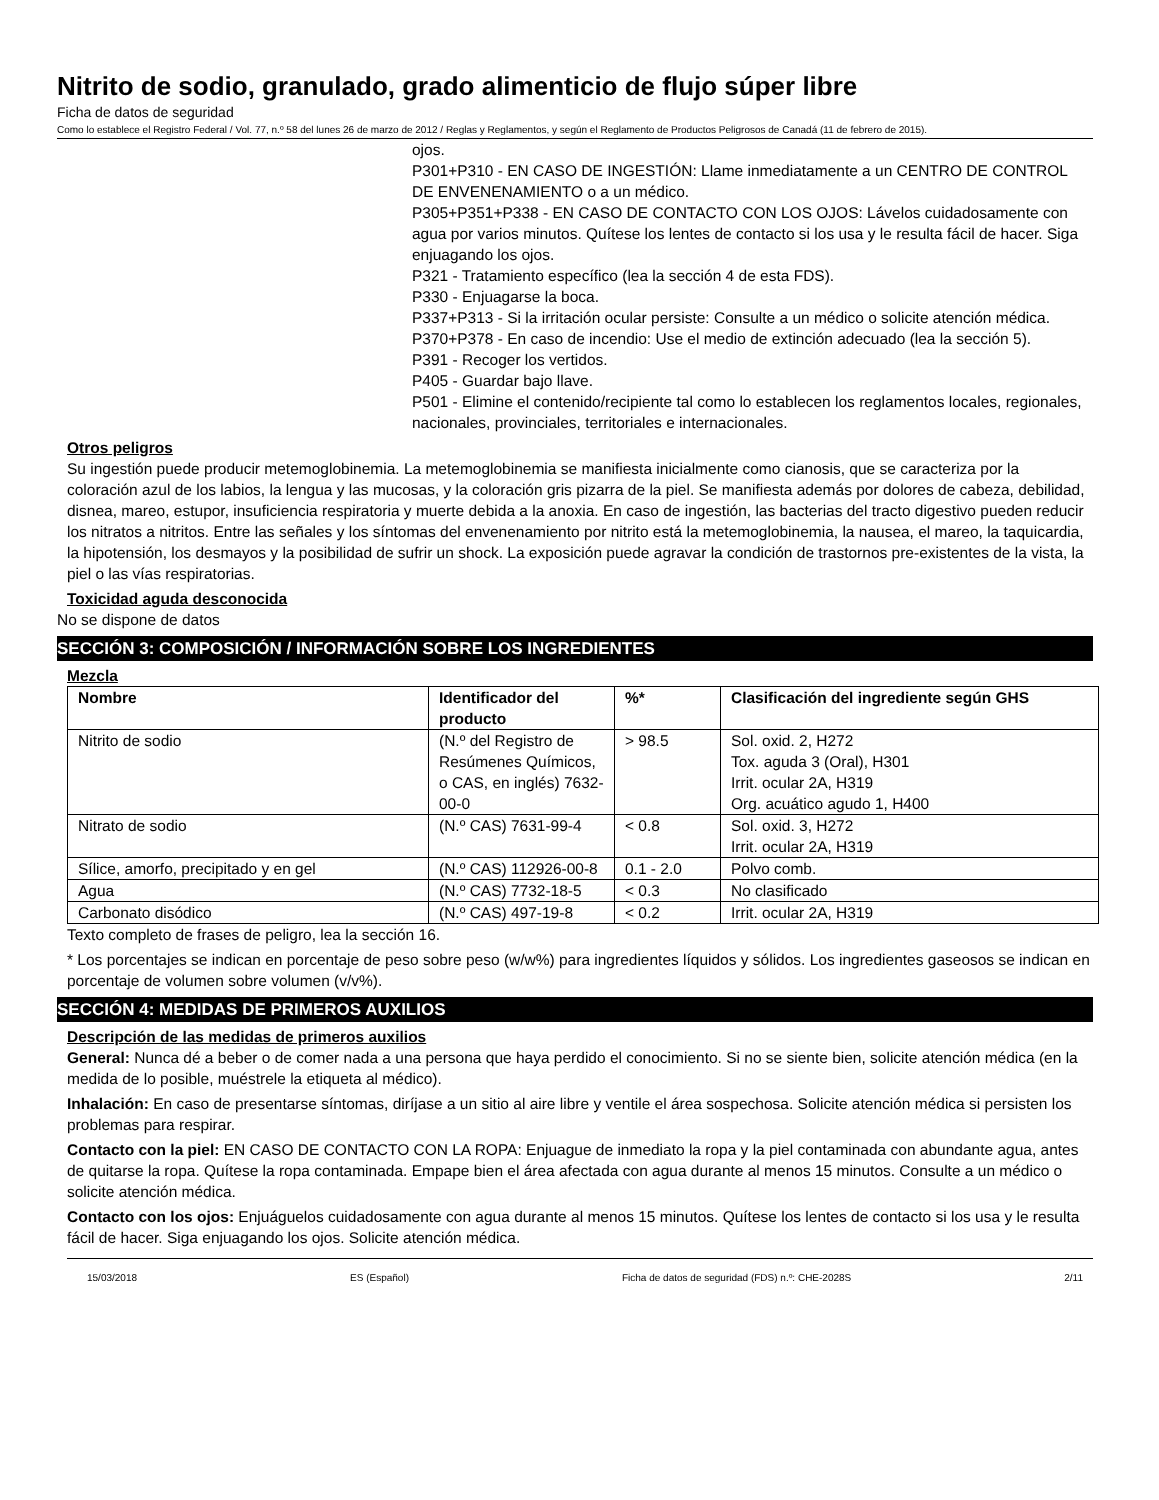Nitrito de sodio, granulado, grado alimenticio de flujo súper libre
Ficha de datos de seguridad
Como lo establece el Registro Federal / Vol. 77, n.º 58 del lunes 26 de marzo de 2012 / Reglas y Reglamentos, y según el Reglamento de Productos Peligrosos de Canadá (11 de febrero de 2015).
ojos.
P301+P310 - EN CASO DE INGESTIÓN: Llame inmediatamente a un CENTRO DE CONTROL DE ENVENENAMIENTO o a un médico.
P305+P351+P338 - EN CASO DE CONTACTO CON LOS OJOS: Lávelos cuidadosamente con agua por varios minutos. Quítese los lentes de contacto si los usa y le resulta fácil de hacer. Siga enjuagando los ojos.
P321 - Tratamiento específico (lea la sección 4 de esta FDS).
P330 - Enjuagarse la boca.
P337+P313 - Si la irritación ocular persiste: Consulte a un médico o solicite atención médica.
P370+P378 - En caso de incendio: Use el medio de extinción adecuado (lea la sección 5).
P391 - Recoger los vertidos.
P405 - Guardar bajo llave.
P501 - Elimine el contenido/recipiente tal como lo establecen los reglamentos locales, regionales, nacionales, provinciales, territoriales e internacionales.
Otros peligros
Su ingestión puede producir metemoglobinemia. La metemoglobinemia se manifiesta inicialmente como cianosis, que se caracteriza por la coloración azul de los labios, la lengua y las mucosas, y la coloración gris pizarra de la piel. Se manifiesta además por dolores de cabeza, debilidad, disnea, mareo, estupor, insuficiencia respiratoria y muerte debida a la anoxia. En caso de ingestión, las bacterias del tracto digestivo pueden reducir los nitratos a nitritos. Entre las señales y los síntomas del envenenamiento por nitrito está la metemoglobinemia, la nausea, el mareo, la taquicardia, la hipotensión, los desmayos y la posibilidad de sufrir un shock. La exposición puede agravar la condición de trastornos pre-existentes de la vista, la piel o las vías respiratorias.
Toxicidad aguda desconocida
No se dispone de datos
SECCIÓN 3: COMPOSICIÓN / INFORMACIÓN SOBRE LOS INGREDIENTES
Mezcla
| Nombre | Identificador del producto | %* | Clasificación del ingrediente según GHS |
| --- | --- | --- | --- |
| Nitrito de sodio | (N.º del Registro de Resúmenes Químicos, o CAS, en inglés) 7632-00-0 | > 98.5 | Sol. oxid. 2, H272 Tox. aguda 3 (Oral), H301 Irrit. ocular 2A, H319 Org. acuático agudo 1, H400 |
| Nitrato de sodio | (N.º CAS) 7631-99-4 | < 0.8 | Sol. oxid. 3, H272 Irrit. ocular 2A, H319 |
| Sílice, amorfo, precipitado y en gel | (N.º CAS) 112926-00-8 | 0.1 - 2.0 | Polvo comb. |
| Agua | (N.º CAS) 7732-18-5 | < 0.3 | No clasificado |
| Carbonato disódico | (N.º CAS) 497-19-8 | < 0.2 | Irrit. ocular 2A, H319 |
Texto completo de frases de peligro, lea la sección 16.
* Los porcentajes se indican en porcentaje de peso sobre peso (w/w%) para ingredientes líquidos y sólidos. Los ingredientes gaseosos se indican en porcentaje de volumen sobre volumen (v/v%).
SECCIÓN 4: MEDIDAS DE PRIMEROS AUXILIOS
Descripción de las medidas de primeros auxilios
General: Nunca dé a beber o de comer nada a una persona que haya perdido el conocimiento. Si no se siente bien, solicite atención médica (en la medida de lo posible, muéstrele la etiqueta al médico).
Inhalación: En caso de presentarse síntomas, diríjase a un sitio al aire libre y ventile el área sospechosa. Solicite atención médica si persisten los problemas para respirar.
Contacto con la piel: EN CASO DE CONTACTO CON LA ROPA: Enjuague de inmediato la ropa y la piel contaminada con abundante agua, antes de quitarse la ropa. Quítese la ropa contaminada. Empape bien el área afectada con agua durante al menos 15 minutos. Consulte a un médico o solicite atención médica.
Contacto con los ojos: Enjuáguelos cuidadosamente con agua durante al menos 15 minutos. Quítese los lentes de contacto si los usa y le resulta fácil de hacer. Siga enjuagando los ojos. Solicite atención médica.
15/03/2018 ES (Español) Ficha de datos de seguridad (FDS) n.º: CHE-2028S 2/11